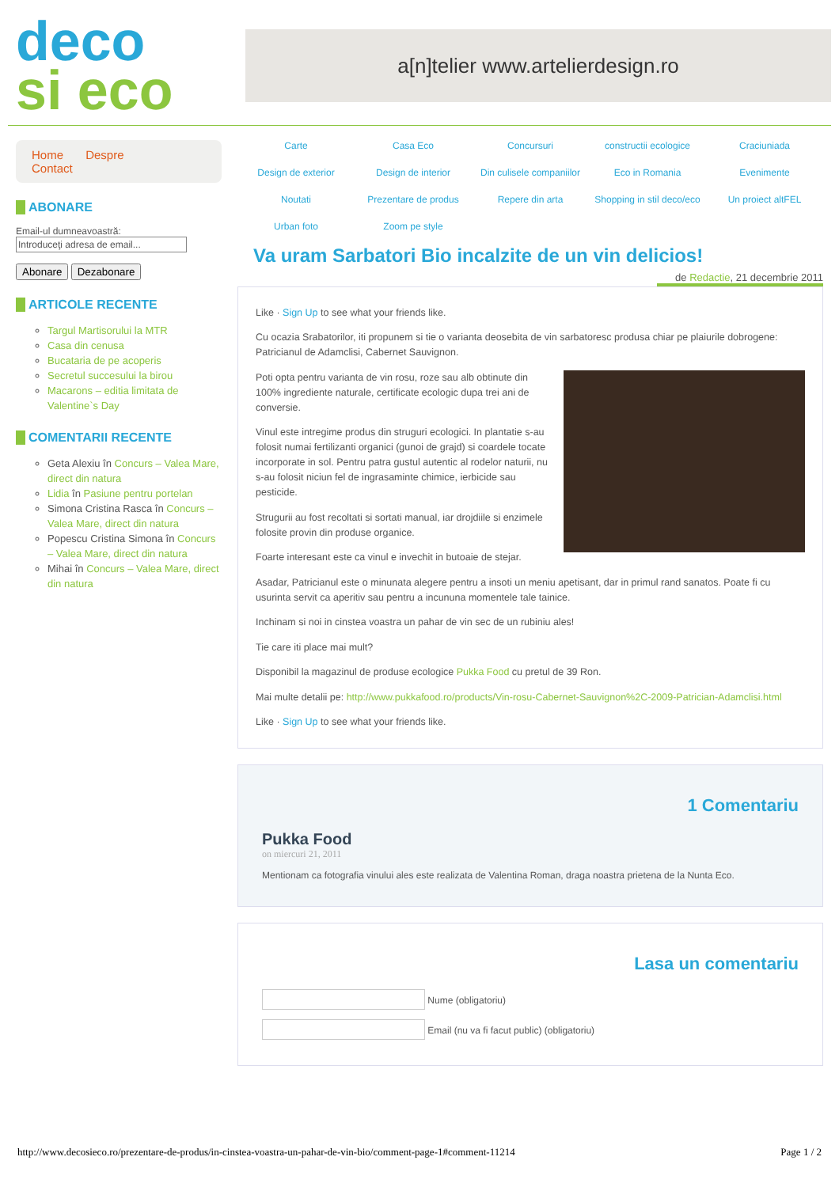deco
si eco
a[n]telier www.artelierdesign.ro
Home Despre Contact
ABONARE
Email-ul dumneavoastră:
Introduceţi adresa de email...
Abonare Dezabonare
ARTICOLE RECENTE
Targul Martisorului la MTR
Casa din cenusa
Bucataria de pe acoperis
Secretul succesului la birou
Macarons – editia limitata de Valentine`s Day
COMENTARII RECENTE
Geta Alexiu în Concurs – Valea Mare, direct din natura
Lidia în Pasiune pentru portelan
Simona Cristina Rasca în Concurs – Valea Mare, direct din natura
Popescu Cristina Simona în Concurs – Valea Mare, direct din natura
Mihai în Concurs – Valea Mare, direct din natura
Carte Casa Eco Concursuri constructii ecologice Craciuniada Design de exterior Design de interior Din culisele companiilor Eco in Romania Evenimente Noutati Prezentare de produs Repere din arta Shopping in stil deco/eco Un proiect altFEL Urban foto Zoom pe style
Va uram Sarbatori Bio incalzite de un vin delicios!
de Redactie, 21 decembrie 2011
Like · Sign Up to see what your friends like.
Cu ocazia Srabatorilor, iti propunem si tie o varianta deosebita de vin sarbatoresc produsa chiar pe plaiurile dobrogene: Patricianul de Adamclisi, Cabernet Sauvignon.
Poti opta pentru varianta de vin rosu, roze sau alb obtinute din 100% ingrediente naturale, certificate ecologic dupa trei ani de conversie.
Vinul este intregime produs din struguri ecologici. In plantatie s-au folosit numai fertilizanti organici (gunoi de grajd) si coardele tocate incorporate in sol. Pentru patra gustul autentic al rodelor naturii, nu s-au folosit niciun fel de ingrasaminte chimice, ierbicide sau pesticide.
Strugurii au fost recoltati si sortati manual, iar drojdiile si enzimele folosite provin din produse organice.
Foarte interesant este ca vinul e invechit in butoaie de stejar.
Asadar, Patricianul este o minunata alegere pentru a insoti un meniu apetisant, dar in primul rand sanatos. Poate fi cu usurinta servit ca aperitiv sau pentru a incununa momentele tale tainice.
Inchinam si noi in cinstea voastra un pahar de vin sec de un rubiniu ales!
Tie care iti place mai mult?
Disponibil la magazinul de produse ecologice Pukka Food cu pretul de 39 Ron.
Mai multe detalii pe: http://www.pukkafood.ro/products/Vin-rosu-Cabernet-Sauvignon%2C-2009-Patrician-Adamclisi.html
Like · Sign Up to see what your friends like.
1 Comentariu
Pukka Food
on miercuri 21, 2011
Mentionam ca fotografia vinului ales este realizata de Valentina Roman, draga noastra prietena de la Nunta Eco.
Lasa un comentariu
Nume (obligatoriu)
Email (nu va fi facut public) (obligatoriu)
http://www.decosieco.ro/prezentare-de-produs/in-cinstea-voastra-un-pahar-de-vin-bio/comment-page-1#comment-11214 Page 1 / 2